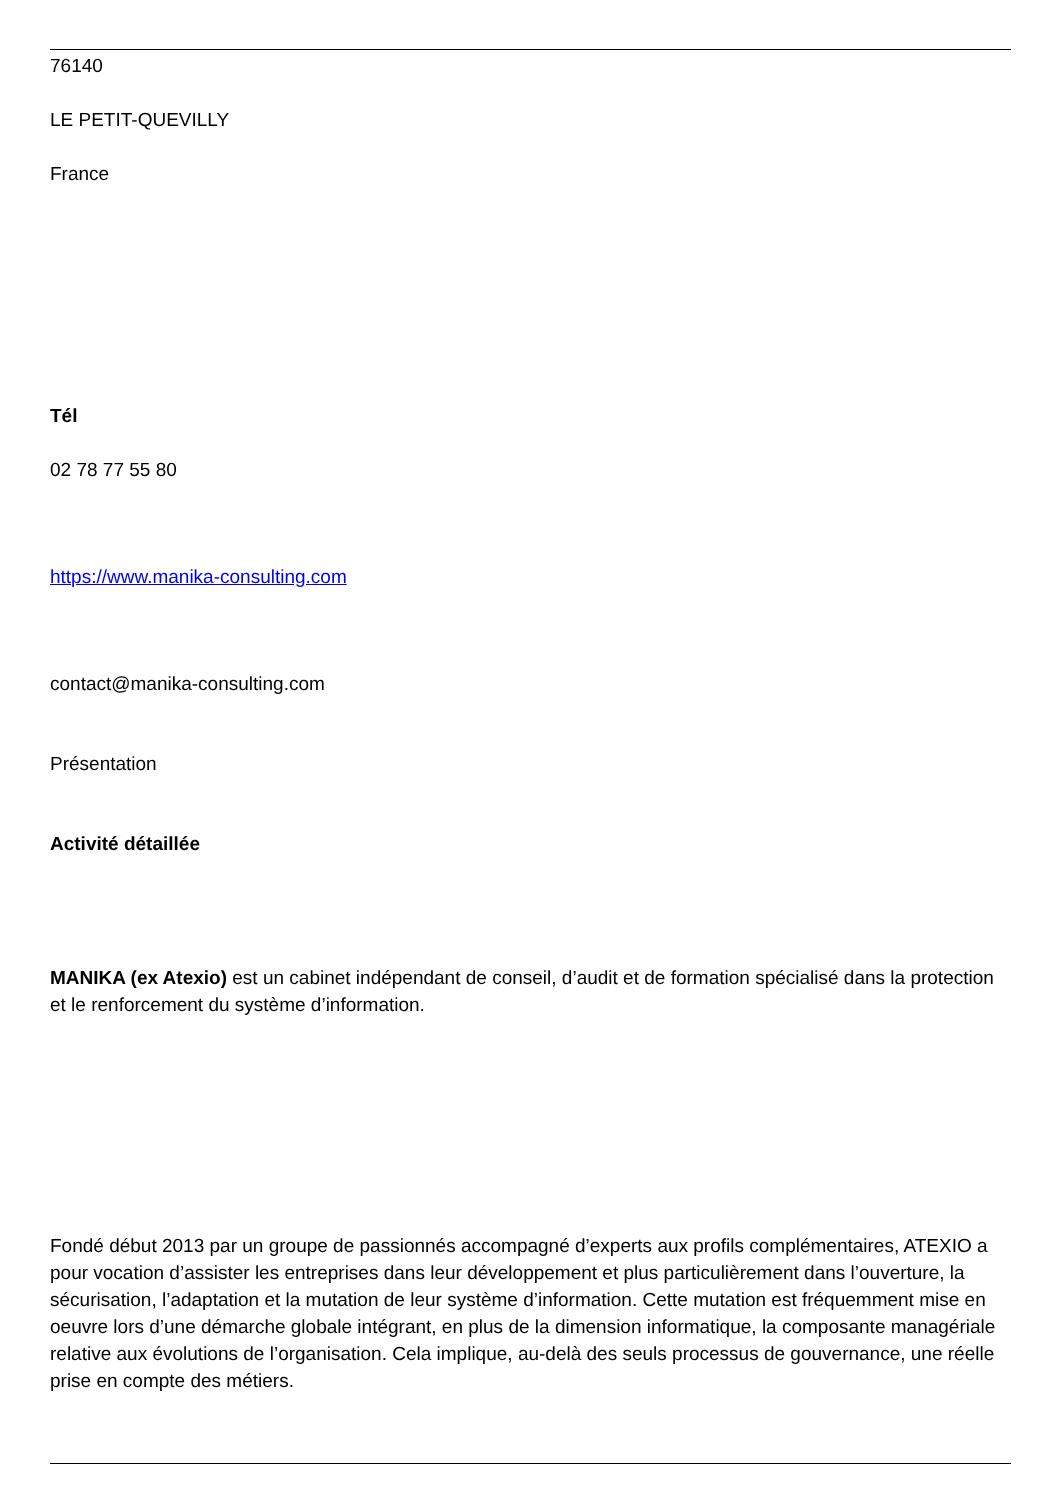76140
LE PETIT-QUEVILLY
France
Tél
02 78 77 55 80
https://www.manika-consulting.com
contact@manika-consulting.com
Présentation
Activité détaillée
MANIKA (ex Atexio) est un cabinet indépendant de conseil, d’audit et de formation spécialisé dans la protection et le renforcement du système d’information.
Fondé début 2013 par un groupe de passionnés accompagné d’experts aux profils complémentaires, ATEXIO a pour vocation d’assister les entreprises dans leur développement et plus particulièrement dans l’ouverture, la sécurisation, l’adaptation et la mutation de leur système d’information. Cette mutation est fréquemment mise en oeuvre lors d’une démarche globale intégrant, en plus de la dimension informatique, la composante managériale relative aux évolutions de l’organisation. Cela implique, au-delà des seuls processus de gouvernance, une réelle prise en compte des métiers.